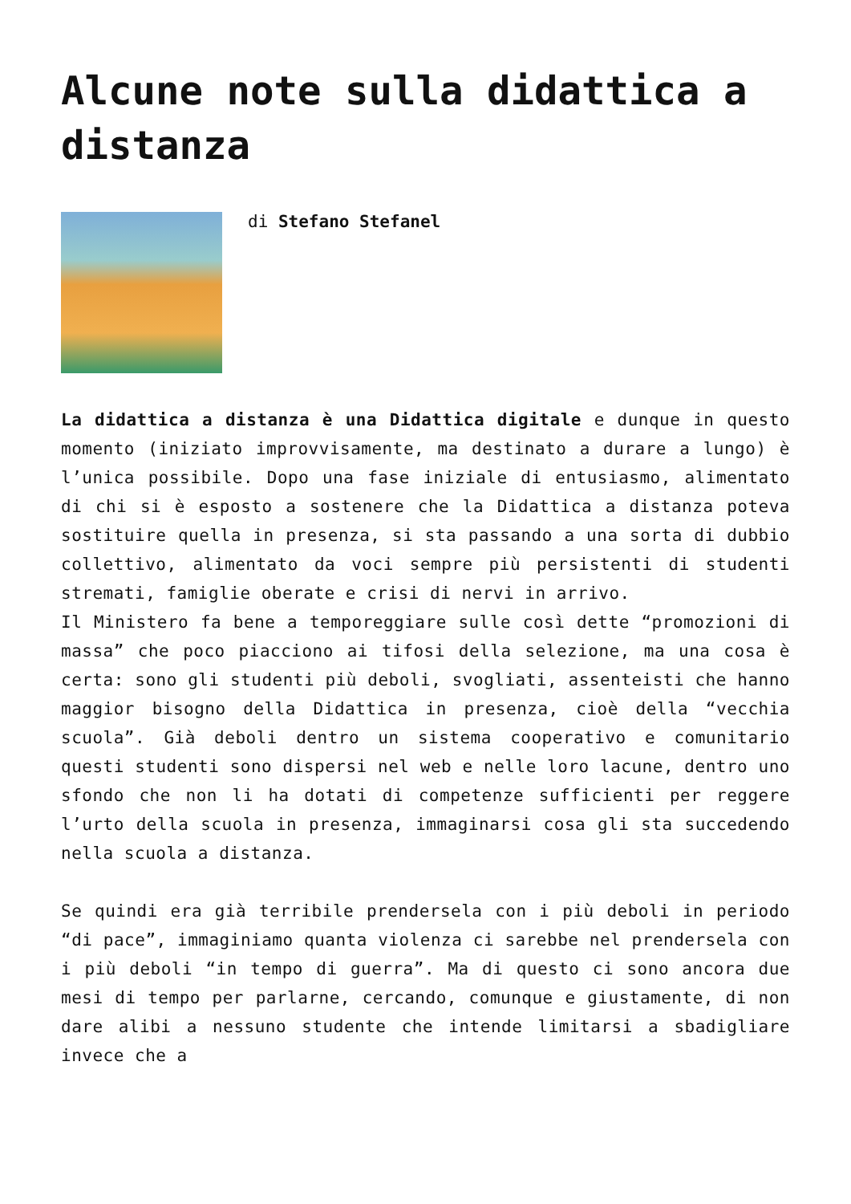Alcune note sulla didattica a distanza
di Stefano Stefanel
La didattica a distanza è una Didattica digitale e dunque in questo momento (iniziato improvvisamente, ma destinato a durare a lungo) è l’unica possibile. Dopo una fase iniziale di entusiasmo, alimentato di chi si è esposto a sostenere che la Didattica a distanza poteva sostituire quella in presenza, si sta passando a una sorta di dubbio collettivo, alimentato da voci sempre più persistenti di studenti stremati, famiglie oberate e crisi di nervi in arrivo.
Il Ministero fa bene a temporeggiare sulle così dette “promozioni di massa” che poco piacciono ai tifosi della selezione, ma una cosa è certa: sono gli studenti più deboli, svogliati, assenteisti che hanno maggior bisogno della Didattica in presenza, cioè della “vecchia scuola”. Già deboli dentro un sistema cooperativo e comunitario questi studenti sono dispersi nel web e nelle loro lacune, dentro uno sfondo che non li ha dotati di competenze sufficienti per reggere l’urto della scuola in presenza, immaginarsi cosa gli sta succedendo nella scuola a distanza.
Se quindi era già terribile prendersela con i più deboli in periodo “di pace”, immaginiamo quanta violenza ci sarebbe nel prendersela con i più deboli “in tempo di guerra”. Ma di questo ci sono ancora due mesi di tempo per parlarne, cercando, comunque e giustamente, di non dare alibi a nessuno studente che intende limitarsi a sbadigliare invece che a